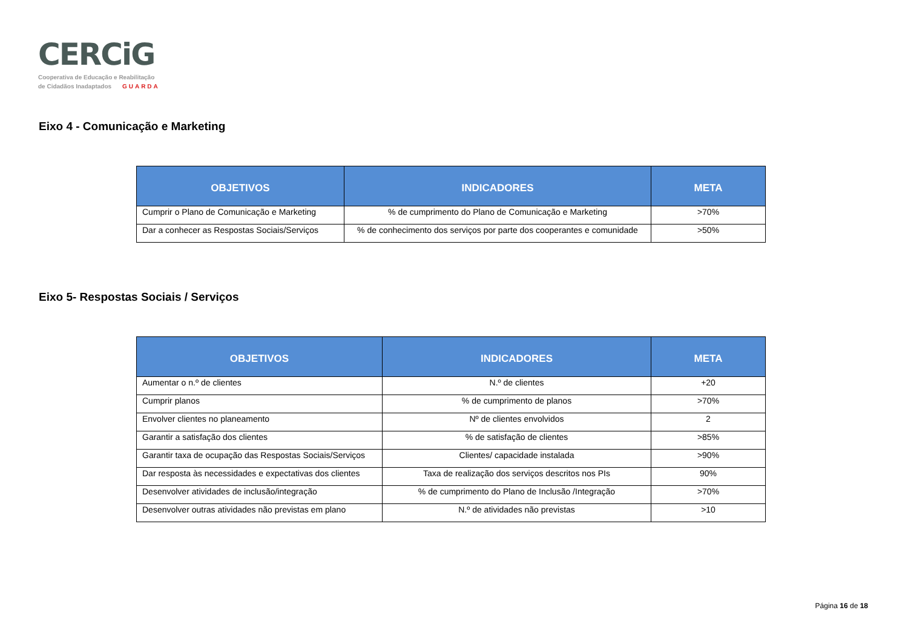CERCiG
Cooperativa de Educação e Reabilitação
de Cidadãos Inadaptados GUARDA
Eixo 4 - Comunicação e Marketing
| OBJETIVOS | INDICADORES | META |
| --- | --- | --- |
| Cumprir o Plano de Comunicação e Marketing | % de cumprimento do Plano de Comunicação e Marketing | >70% |
| Dar a conhecer as Respostas Sociais/Serviços | % de conhecimento dos serviços por parte dos cooperantes e comunidade | >50% |
Eixo 5- Respostas Sociais / Serviços
| OBJETIVOS | INDICADORES | META |
| --- | --- | --- |
| Aumentar o n.º de clientes | N.º de clientes | +20 |
| Cumprir planos | % de cumprimento de planos | >70% |
| Envolver clientes no planeamento | Nº de clientes envolvidos | 2 |
| Garantir a satisfação dos clientes | % de satisfação de clientes | >85% |
| Garantir taxa de ocupação das Respostas Sociais/Serviços | Clientes/ capacidade instalada | >90% |
| Dar resposta às necessidades e expectativas dos clientes | Taxa de realização dos serviços descritos nos PIs | 90% |
| Desenvolver atividades de inclusão/integração | % de cumprimento do Plano de Inclusão /Integração | >70% |
| Desenvolver outras atividades não previstas em plano | N.º de atividades não previstas | >10 |
Página 16 de 18